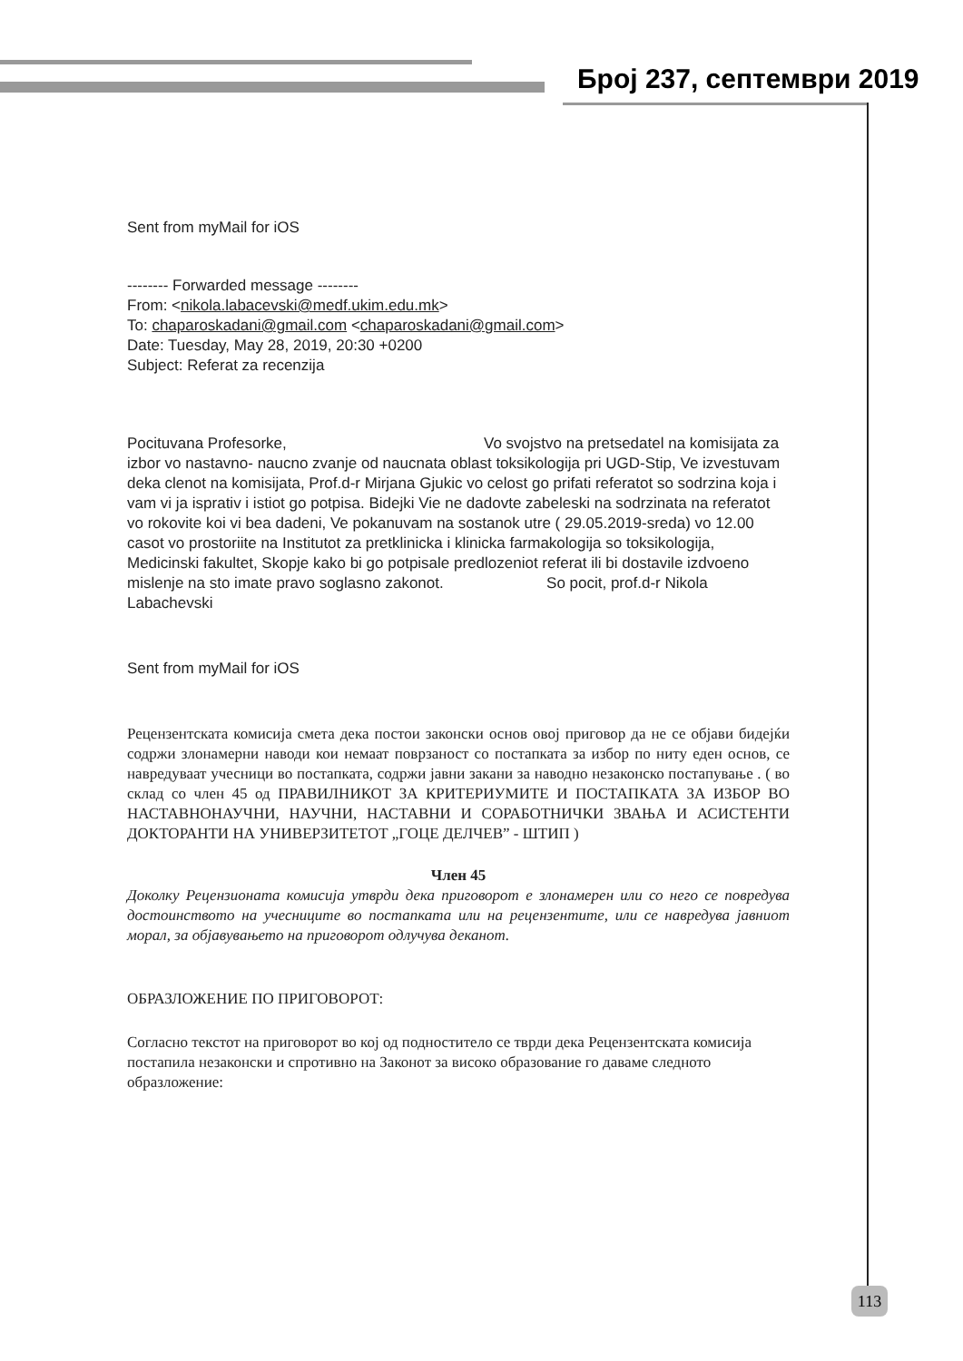Број 237, септември 2019
Sent from myMail for iOS
-------- Forwarded message --------
From: <nikola.labacevski@medf.ukim.edu.mk>
To: chaparoskadani@gmail.com <chaparoskadani@gmail.com>
Date: Tuesday, May 28, 2019, 20:30 +0200
Subject: Referat za recenzija
Pocituvana Profesorke, Vo svojstvo na pretsedatel na komisijata za izbor vo nastavno- naucno zvanje od naucnata oblast toksikologija pri UGD-Stip, Ve izvestuvam deka clenot na komisijata, Prof.d-r Mirjana Gjukic vo celost go prifati referatot so sodrzina koja i vam vi ja isprativ i istiot go potpisa. Bidejki Vie ne dadovte zabeleski na sodrzinata na referatot vo rokovite koi vi bea dadeni, Ve pokanuvam na sostanok utre ( 29.05.2019-sreda) vo 12.00 casot vo prostoriite na Institutot za pretklinicka i klinicka farmakologija so toksikologija, Medicinski fakultet, Skopje kako bi go potpisale predlozeniot referat ili bi dostavile izdvoeno mislenje na sto imate pravo soglasno zakonot. So pocit, prof.d-r Nikola Labachevski
Sent from myMail for iOS
Рецензентската комисија смета дека постои законски основ овој приговор да не се објави бидејќи содржи злонамерни наводи кои немаат поврзаност со постапката за избор по ниту еден основ, се навредуваат учесници во постапката, содржи јавни закани за наводно незаконско постапување . ( во склад со член 45 од ПРАВИЛНИКОТ ЗА КРИТЕРИУМИТЕ И ПОСТАПКАТА ЗА ИЗБОР ВО НАСТАВНОНАУЧНИ, НАУЧНИ, НАСТАВНИ И СОРАБОТНИЧКИ ЗВАЊА И АСИСТЕНТИ ДОКТОРАНТИ НА УНИВЕРЗИТЕТОТ „ГОЦЕ ДЕЛЧЕВ” - ШТИП )
Член 45
Доколку Рецензионата комисија утврди дека приговорот е злонамерен или со него се повредува достоинството на учесниците во постапката или на рецензентите, или се навредува јавниот морал, за објавувањето на приговорот одлучува деканот.
ОБРАЗЛОЖЕНИЕ ПО ПРИГОВОРОТ:
Согласно текстот на приговорот во кој од подноститело се тврди дека Рецензентската комисија постапила незаконски и спротивно на Законот за високо образование го даваме следното образложение:
113